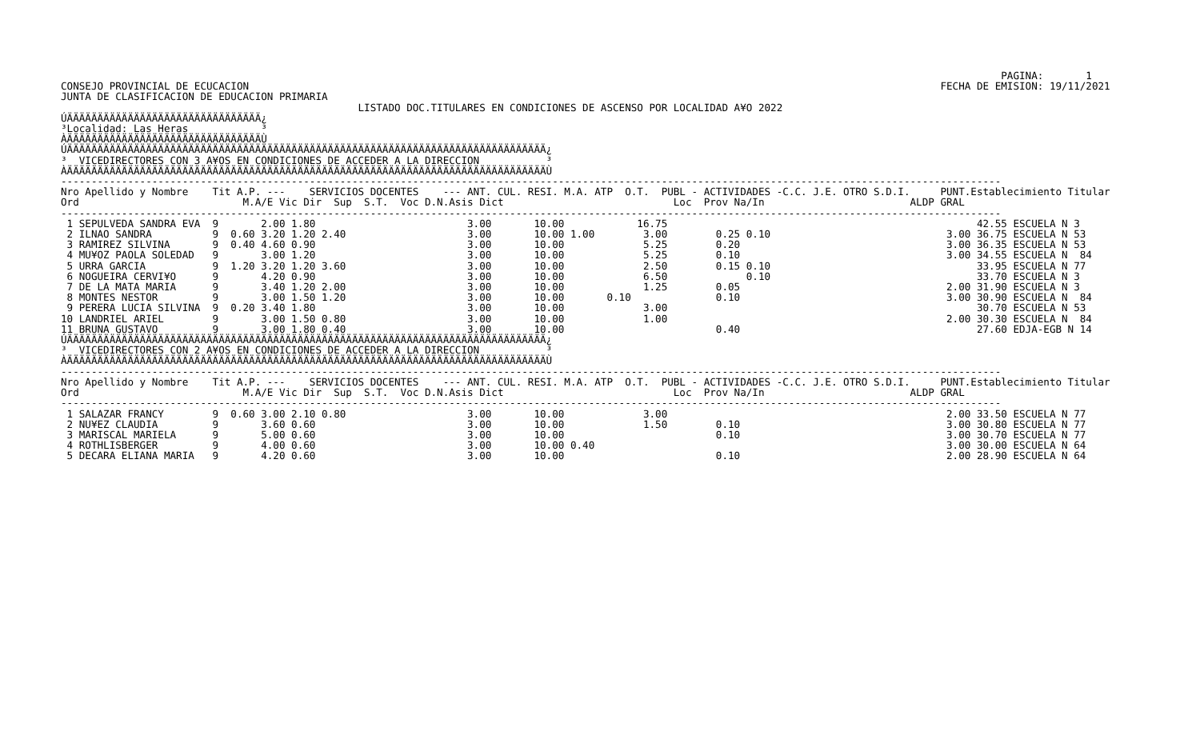PAGINA:       1
CONSEJO PROVINCIAL DE ECUCACION                                                                                                                  FECHA DE EMISION: 19/11/2021
JUNTA DE CLASIFICACION DE EDUCACION PRIMARIA
                                                 LISTADO DOC.TITULARES EN CONDICIONES DE ASCENSO POR LOCALIDAD A¥O 2022
ÚÄÄÄÄÄÄÄÄÄÄÄÄÄÄÄÄÄÄÄÄÄÄÄÄÄÄÄÄÄÄÄÄ¿
³Localidad: Las Heras            ³
ÀÄÄÄÄÄÄÄÄÄÄÄÄÄÄÄÄÄÄÄÄÄÄÄÄÄÄÄÄÄÄÄÄÙ
ÚÄÄÄÄÄÄÄÄÄÄÄÄÄÄÄÄÄÄÄÄÄÄÄÄÄÄÄÄÄÄÄÄÄÄÄÄÄÄÄÄÄÄÄÄÄÄÄÄÄÄÄÄÄÄÄÄÄÄÄÄÄÄÄÄÄÄÄÄÄÄÄÄÄÄÄÄÄÄÄ¿
³  VICEDIRECTORES CON 3 A¥OS EN CONDICIONES DE ACCEDER A LA DIRECCION           ³
ÀÄÄÄÄÄÄÄÄÄÄÄÄÄÄÄÄÄÄÄÄÄÄÄÄÄÄÄÄÄÄÄÄÄÄÄÄÄÄÄÄÄÄÄÄÄÄÄÄÄÄÄÄÄÄÄÄÄÄÄÄÄÄÄÄÄÄÄÄÄÄÄÄÄÄÄÄÄÄÄÙ
-----------------------------------------------------------------------------------------------------------------------------------------------------------
Nro Apellido y Nombre    Tit A.P. ---    SERVICIOS DOCENTES    --- ANT. CUL. RESI. M.A. ATP  O.T.  PUBL - ACTIVIDADES -C.C. J.E. OTRO S.D.I.     PUNT.Establecimiento Titular
Ord                           M.A/E Vic Dir  Sup  S.T.  Voc D.N.Asis Dict                            Loc  Prov Na/In                        ALDP GRAL
-----------------------------------------------------------------------------------------------------------------------------------------------------------
 1 SEPULVEDA SANDRA EVA  9       2.00 1.80                         3.00       10.00            16.75                                                   42.55 ESCUELA N 3
 2 ILNAO SANDRA          9  0.60 3.20 1.20 2.40                    3.00       10.00 1.00        3.00        0.25 0.10                             3.00 36.75 ESCUELA N 53
 3 RAMIREZ SILVINA       9  0.40 4.60 0.90                         3.00       10.00             5.25        0.20                                  3.00 36.35 ESCUELA N 53
 4 MU¥OZ PAOLA SOLEDAD   9       3.00 1.20                         3.00       10.00             5.25        0.10                                  3.00 34.55 ESCUELA N  84
 5 URRA GARCIA           9  1.20 3.20 1.20 3.60                    3.00       10.00             2.50        0.15 0.10                                  33.95 ESCUELA N 77
 6 NOGUEIRA CERVI¥O      9       4.20 0.90                         3.00       10.00             6.50             0.10                                  33.70 ESCUELA N 3
 7 DE LA MATA MARIA      9       3.40 1.20 2.00                    3.00       10.00             1.25        0.05                                  2.00 31.90 ESCUELA N 3
 8 MONTES NESTOR         9       3.00 1.50 1.20                    3.00       10.00       0.10              0.10                                  3.00 30.90 ESCUELA N  84
 9 PERERA LUCIA SILVINA  9  0.20 3.40 1.80                         3.00       10.00             3.00                                                   30.70 ESCUELA N 53
10 LANDRIEL ARIEL        9       3.00 1.50 0.80                    3.00       10.00             1.00                                              2.00 30.30 ESCUELA N  84
11 BRUNA GUSTAVO         9       3.00 1.80 0.40                    3.00       10.00                         0.40                                       27.60 EDJA-EGB N 14
ÚÄÄÄÄÄÄÄÄÄÄÄÄÄÄÄÄÄÄÄÄÄÄÄÄÄÄÄÄÄÄÄÄÄÄÄÄÄÄÄÄÄÄÄÄÄÄÄÄÄÄÄÄÄÄÄÄÄÄÄÄÄÄÄÄÄÄÄÄÄÄÄÄÄÄÄÄÄÄÄ¿
³  VICEDIRECTORES CON 2 A¥OS EN CONDICIONES DE ACCEDER A LA DIRECCION           ³
ÀÄÄÄÄÄÄÄÄÄÄÄÄÄÄÄÄÄÄÄÄÄÄÄÄÄÄÄÄÄÄÄÄÄÄÄÄÄÄÄÄÄÄÄÄÄÄÄÄÄÄÄÄÄÄÄÄÄÄÄÄÄÄÄÄÄÄÄÄÄÄÄÄÄÄÄÄÄÄÄÙ
-----------------------------------------------------------------------------------------------------------------------------------------------------------
Nro Apellido y Nombre    Tit A.P. ---    SERVICIOS DOCENTES    --- ANT. CUL. RESI. M.A. ATP  O.T.  PUBL - ACTIVIDADES -C.C. J.E. OTRO S.D.I.     PUNT.Establecimiento Titular
Ord                           M.A/E Vic Dir  Sup  S.T.  Voc D.N.Asis Dict                            Loc  Prov Na/In                        ALDP GRAL
-----------------------------------------------------------------------------------------------------------------------------------------------------------
 1 SALAZAR FRANCY        9  0.60 3.00 2.10 0.80                    3.00       10.00             3.00                                              2.00 33.50 ESCUELA N 77
 2 NU¥EZ CLAUDIA         9       3.60 0.60                         3.00       10.00             1.50        0.10                                  3.00 30.80 ESCUELA N 77
 3 MARISCAL MARIELA      9       5.00 0.60                         3.00       10.00                         0.10                                  3.00 30.70 ESCUELA N 77
 4 ROTHLISBERGER         9       4.00 0.60                         3.00       10.00 0.40                                                          3.00 30.00 ESCUELA N 64
 5 DECARA ELIANA MARIA   9       4.20 0.60                         3.00       10.00                         0.10                                  2.00 28.90 ESCUELA N 64